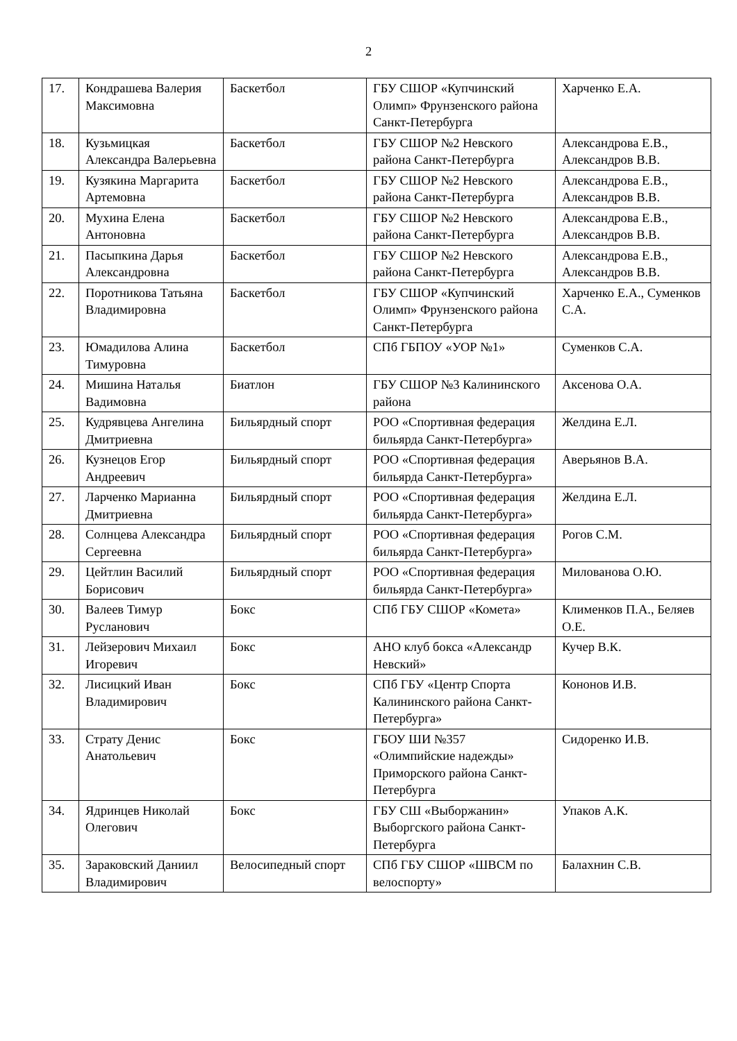2
| 17. | Кондрашева Валерия Максимовна | Баскетбол | ГБУ СШОР «Купчинский Олимп» Фрунзенского района Санкт-Петербурга | Харченко Е.А. |
| 18. | Кузьмицкая Александра Валерьевна | Баскетбол | ГБУ СШОР №2 Невского района Санкт-Петербурга | Александрова Е.В., Александров В.В. |
| 19. | Кузякина Маргарита Артемовна | Баскетбол | ГБУ СШОР №2 Невского района Санкт-Петербурга | Александрова Е.В., Александров В.В. |
| 20. | Мухина Елена Антоновна | Баскетбол | ГБУ СШОР №2 Невского района Санкт-Петербурга | Александрова Е.В., Александров В.В. |
| 21. | Пасыпкина Дарья Александровна | Баскетбол | ГБУ СШОР №2 Невского района Санкт-Петербурга | Александрова Е.В., Александров В.В. |
| 22. | Поротникова Татьяна Владимировна | Баскетбол | ГБУ СШОР «Купчинский Олимп» Фрунзенского района Санкт-Петербурга | Харченко Е.А., Суменков С.А. |
| 23. | Юмадилова Алина Тимуровна | Баскетбол | СПб ГБПОУ «УОР №1» | Суменков С.А. |
| 24. | Мишина Наталья Вадимовна | Биатлон | ГБУ СШОР №3 Калининского района | Аксенова О.А. |
| 25. | Кудрявцева Ангелина Дмитриевна | Бильярдный спорт | РОО «Спортивная федерация бильярда Санкт-Петербурга» | Желдина Е.Л. |
| 26. | Кузнецов Егор Андреевич | Бильярдный спорт | РОО «Спортивная федерация бильярда Санкт-Петербурга» | Аверьянов В.А. |
| 27. | Ларченко Марианна Дмитриевна | Бильярдный спорт | РОО «Спортивная федерация бильярда Санкт-Петербурга» | Желдина Е.Л. |
| 28. | Солнцева Александра Сергеевна | Бильярдный спорт | РОО «Спортивная федерация бильярда Санкт-Петербурга» | Рогов С.М. |
| 29. | Цейтлин Василий Борисович | Бильярдный спорт | РОО «Спортивная федерация бильярда Санкт-Петербурга» | Милованова О.Ю. |
| 30. | Валеев Тимур Русланович | Бокс | СПб ГБУ СШОР «Комета» | Клименков П.А., Беляев О.Е. |
| 31. | Лейзерович Михаил Игоревич | Бокс | АНО клуб бокса «Александр Невский» | Кучер В.К. |
| 32. | Лисицкий Иван Владимирович | Бокс | СПб ГБУ «Центр Спорта Калининского района Санкт-Петербурга» | Кононов И.В. |
| 33. | Страту Денис Анатольевич | Бокс | ГБОУ ШИ №357 «Олимпийские надежды» Приморского района Санкт-Петербурга | Сидоренко И.В. |
| 34. | Ядринцев Николай Олегович | Бокс | ГБУ СШ «Выборжанин» Выборгского района Санкт-Петербурга | Упаков А.К. |
| 35. | Зараковский Даниил Владимирович | Велосипедный спорт | СПб ГБУ СШОР «ШВСМ по велоспорту» | Балахнин С.В. |